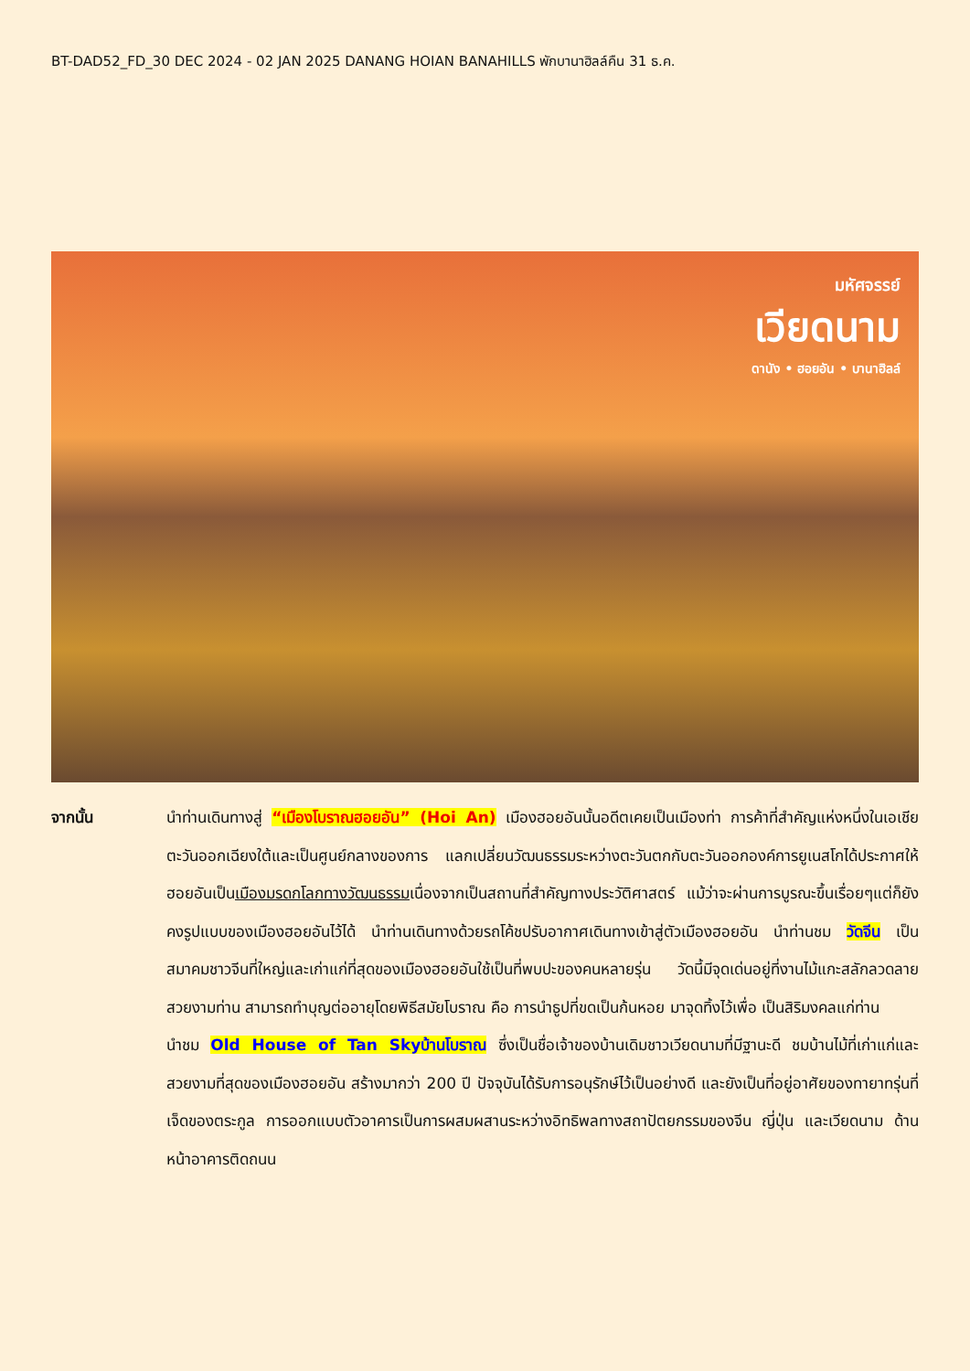BT-DAD52_FD_30 DEC 2024 - 02 JAN 2025 DANANG HOIAN BANAHILLS พักบานาฮิลล์คืน 31 ธ.ค.
มหัศจรรย์
เวียดนาม
ดานัง • ฮอยอัน • บานาฮิลล์
จากนั้น นำท่านเดินทางสู่ “เมืองโบราณฮอยอัน” (Hoi An) เมืองฮอยอันนั้นอดีตเคยเป็นเมืองท่า การค้าที่สำคัญแห่งหนึ่งในเอเชียตะวันออกเฉียงใต้และเป็นศูนย์กลางของการ แลกเปลี่ยนวัฒนธรรมระหว่างตะวันตกกับตะวันออกองค์การยูเนสโกได้ประกาศให้ฮอยอันเป็นเมืองมรดกโลกทางวัฒนธรรมเนื่องจากเป็นสถานที่สำคัญทางประวัติศาสตร์ แม้ว่าจะผ่านการบูรณะขึ้นเรื่อยๆแต่ก็ยังคงรูปแบบของเมืองฮอยอันไว้ได้ นำท่านเดินทางด้วยรถโค้ชปรับอากาศเดินทางเข้าสู่ตัวเมืองฮอยอัน นำท่านชม วัดจีน เป็นสมาคมชาวจีนที่ใหญ่และเก่าแก่ที่สุดของเมืองฮอยอันใช้เป็นที่พบปะของคนหลายรุ่น วัดนี้มีจุดเด่นอยู่ที่งานไม้แกะสลักลวดลายสวยงามท่าน สามารถทำบุญต่ออายุโดยพิธีสมัยโบราณ คือ การนำธูปที่ขดเป็นก้นหอย มาจุดทิ้งไว้เพื่อ เป็นสิริมงคลแก่ท่าน
นำชม Old House of Tan Skyบ้านโบราณ ซึ่งเป็นชื่อเจ้าของบ้านเดิมชาวเวียดนามที่มีฐานะดี ชมบ้านไม้ที่เก่าแก่และสวยงามที่สุดของเมืองฮอยอัน สร้างมากว่า 200 ปี ปัจจุบันได้รับการอนุรักษ์ไว้เป็นอย่างดี และยังเป็นที่อยู่อาศัยของทายาทรุ่นที่เจ็ดของตระกูล การออกแบบตัวอาคารเป็นการผสมผสานระหว่างอิทธิพลทางสถาปัตยกรรมของจีน ญี่ปุ่น และเวียดนาม ด้านหน้าอาคารติดถนน